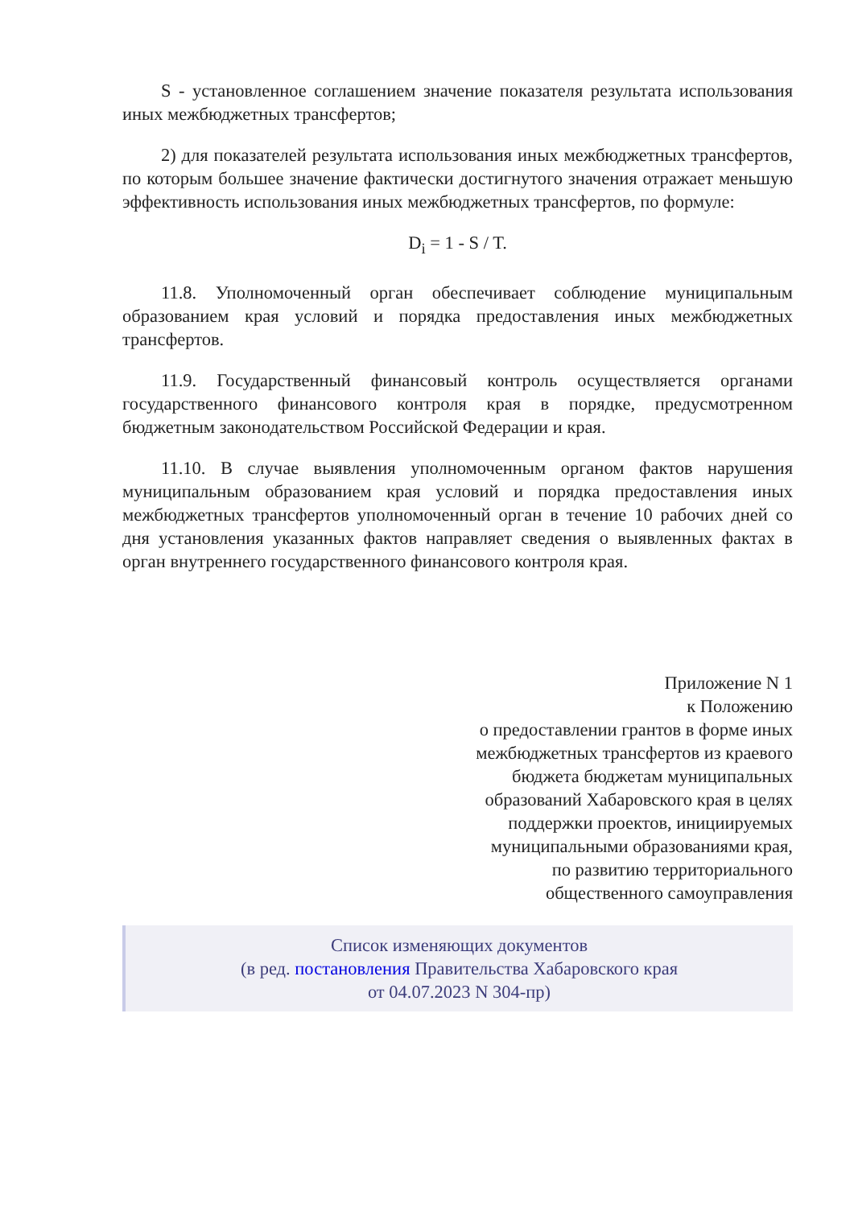S - установленное соглашением значение показателя результата использования иных межбюджетных трансфертов;
2) для показателей результата использования иных межбюджетных трансфертов, по которым большее значение фактически достигнутого значения отражает меньшую эффективность использования иных межбюджетных трансфертов, по формуле:
D<sub>i</sub> = 1 - S / T.
11.8. Уполномоченный орган обеспечивает соблюдение муниципальным образованием края условий и порядка предоставления иных межбюджетных трансфертов.
11.9. Государственный финансовый контроль осуществляется органами государственного финансового контроля края в порядке, предусмотренном бюджетным законодательством Российской Федерации и края.
11.10. В случае выявления уполномоченным органом фактов нарушения муниципальным образованием края условий и порядка предоставления иных межбюджетных трансфертов уполномоченный орган в течение 10 рабочих дней со дня установления указанных фактов направляет сведения о выявленных фактах в орган внутреннего государственного финансового контроля края.
Приложение N 1
к Положению
о предоставлении грантов в форме иных
межбюджетных трансфертов из краевого
бюджета бюджетам муниципальных
образований Хабаровского края в целях
поддержки проектов, инициируемых
муниципальными образованиями края,
по развитию территориального
общественного самоуправления
Список изменяющих документов
(в ред. постановления Правительства Хабаровского края
от 04.07.2023 N 304-пр)